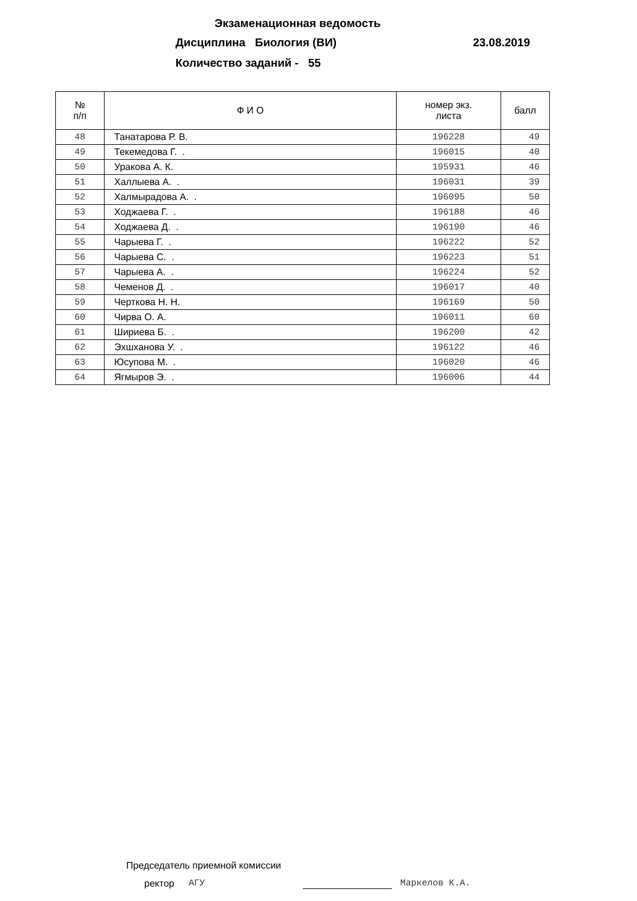Экзаменационная ведомость
Дисциплина Биология (ВИ) 23.08.2019
Количество заданий - 55
| № п/п | Ф И О | номер экз. листа | балл |
| --- | --- | --- | --- |
| 48 | Танатарова Р. В. | 196228 | 49 |
| 49 | Текемедова Г. . | 196015 | 40 |
| 50 | Уракова А. К. | 195931 | 46 |
| 51 | Халлыева А. . | 196031 | 39 |
| 52 | Халмырадова А. . | 196095 | 50 |
| 53 | Ходжаева Г. . | 196188 | 46 |
| 54 | Ходжаева Д. . | 196190 | 46 |
| 55 | Чарыева Г. . | 196222 | 52 |
| 56 | Чарыева С. . | 196223 | 51 |
| 57 | Чарыева А. . | 196224 | 52 |
| 58 | Чеменов Д. . | 196017 | 40 |
| 59 | Черткова Н. Н. | 196169 | 50 |
| 60 | Чирва О. А. | 196011 | 60 |
| 61 | Шириева Б. . | 196200 | 42 |
| 62 | Эхшханова У. . | 196122 | 46 |
| 63 | Юсупова М. . | 196020 | 46 |
| 64 | Ягмыров Э. . | 196006 | 44 |
Председатель приемной комиссии
ректор АГУ Маркелов К.А.